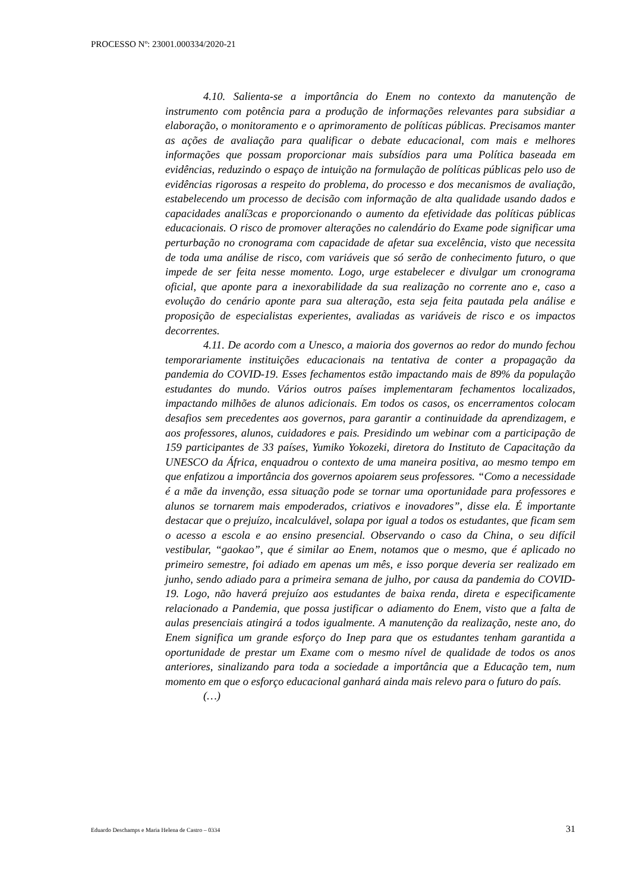PROCESSO Nº: 23001.000334/2020-21
4.10. Salienta-se a importância do Enem no contexto da manutenção de instrumento com potência para a produção de informações relevantes para subsidiar a elaboração, o monitoramento e o aprimoramento de políticas públicas. Precisamos manter as ações de avaliação para qualificar o debate educacional, com mais e melhores informações que possam proporcionar mais subsídios para uma Política baseada em evidências, reduzindo o espaço de intuição na formulação de políticas públicas pelo uso de evidências rigorosas a respeito do problema, do processo e dos mecanismos de avaliação, estabelecendo um processo de decisão com informação de alta qualidade usando dados e capacidades analí3cas e proporcionando o aumento da efetividade das políticas públicas educacionais. O risco de promover alterações no calendário do Exame pode significar uma perturbação no cronograma com capacidade de afetar sua excelência, visto que necessita de toda uma análise de risco, com variáveis que só serão de conhecimento futuro, o que impede de ser feita nesse momento. Logo, urge estabelecer e divulgar um cronograma oficial, que aponte para a inexorabilidade da sua realização no corrente ano e, caso a evolução do cenário aponte para sua alteração, esta seja feita pautada pela análise e proposição de especialistas experientes, avaliadas as variáveis de risco e os impactos decorrentes.
4.11. De acordo com a Unesco, a maioria dos governos ao redor do mundo fechou temporariamente instituições educacionais na tentativa de conter a propagação da pandemia do COVID-19. Esses fechamentos estão impactando mais de 89% da população estudantes do mundo. Vários outros países implementaram fechamentos localizados, impactando milhões de alunos adicionais. Em todos os casos, os encerramentos colocam desafios sem precedentes aos governos, para garantir a continuidade da aprendizagem, e aos professores, alunos, cuidadores e pais. Presidindo um webinar com a participação de 159 participantes de 33 países, Yumiko Yokozeki, diretora do Instituto de Capacitação da UNESCO da África, enquadrou o contexto de uma maneira positiva, ao mesmo tempo em que enfatizou a importância dos governos apoiarem seus professores. “Como a necessidade é a mãe da invenção, essa situação pode se tornar uma oportunidade para professores e alunos se tornarem mais empoderados, criativos e inovadores”, disse ela. É importante destacar que o prejuízo, incalculável, solapa por igual a todos os estudantes, que ficam sem o acesso a escola e ao ensino presencial. Observando o caso da China, o seu difícil vestibular, “gaokao”, que é similar ao Enem, notamos que o mesmo, que é aplicado no primeiro semestre, foi adiado em apenas um mês, e isso porque deveria ser realizado em junho, sendo adiado para a primeira semana de julho, por causa da pandemia do COVID-19. Logo, não haverá prejuízo aos estudantes de baixa renda, direta e especificamente relacionado a Pandemia, que possa justificar o adiamento do Enem, visto que a falta de aulas presenciais atingirá a todos igualmente. A manutenção da realização, neste ano, do Enem significa um grande esforço do Inep para que os estudantes tenham garantida a oportunidade de prestar um Exame com o mesmo nível de qualidade de todos os anos anteriores, sinalizando para toda a sociedade a importância que a Educação tem, num momento em que o esforço educacional ganhará ainda mais relevo para o futuro do país.
(…)
Eduardo Deschamps e Maria Helena de Castro – 0334 31